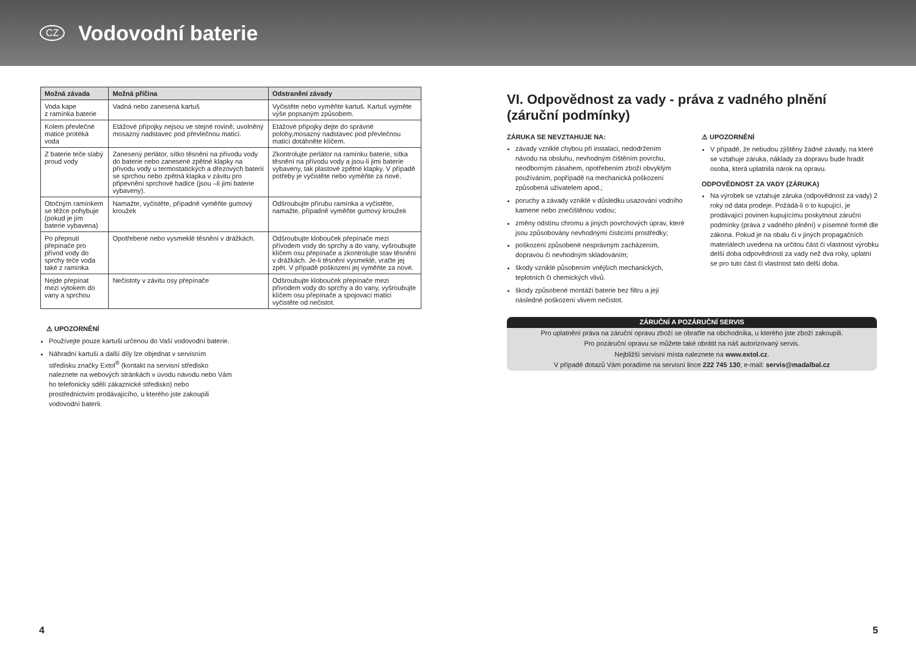CZ
Vodovodní baterie
| Možná závada | Možná příčina | Odstranění závady |
| --- | --- | --- |
| Voda kape z ramínka baterie | Vadná nebo zanesená kartuš | Vyčistěte nebo vyměňte kartuš. Kartuš vyjměte výše popsaným způsobem. |
| Kolem převlečné matice protéká voda | Etážové přípojky nejsou ve stejné rovině, uvolněný mosazný nadstavec pod převlečnou maticí. | Etážové přípojky dejte do správné polohy,mosazný nadstavec pod převlečnou maticí dotáhněte klíčem. |
| Z baterie teče slabý proud vody | Zanesený perlátor, sítko těsnění na přívodu vody do baterie nebo zanesené zpětné klapky na přívodu vody u termostatických a dřezových baterií se sprchou nebo zpětná klapka v závitu pro připevnění sprchové hadice (jsou –li jimi baterie vybaveny). | Zkontrolujte perlátor na ramínku baterie, sítka těsnění na přívodu vody a jsou-li jimi baterie vybaveny, tak plastové zpětné klapky. V případě potřeby je vyčistěte nebo vyměňte za nové. |
| Otočným ramínkem se těžce pohybuje (pokud je jím baterie vybavena) | Namažte, vyčistěte, případně vyměňte gumový kroužek | Odšroubujte přírubu ramínka a vyčistěte, namažte, případně vyměňte gumový kroužek |
| Po přepnutí přepínače pro přívod vody do sprchy teče voda také z ramínka | Opotřebené nebo vysmeklé těsnění v drážkách. | Odšroubujte klobouček přepínače mezi přívodem vody do sprchy a do vany, vyšroubujte klíčem osu přepínače a zkontrolujte stav těsnění v drážkách. Je-li těsnění vysmeklé, vraťte jej zpět. V případě poškození jej vyměňte za nové. |
| Nejde přepínat mezi výtokem do vany a sprchou | Nečistoty v závitu osy přepínače | Odšroubujte klobouček přepínače mezi přívodem vody do sprchy a do vany, vyšroubujte klíčem osu přepínače a spojovací matici vyčistěte od nečistot. |
⚠ UPOZORNĚNÍ
Používejte pouze kartuši určenou do Vaší vodovodní baterie.
Náhradní kartuši a další díly lze objednat v servisním středisku značky Extol<sup>®</sup> (kontakt na servisní středisko naleznete na webových stránkách v úvodu návodu nebo Vám ho telefonicky sdělí zákaznické středisko) nebo prostřednictvím prodávajícího, u kterého jste zakoupili vodovodní baterii.
VI. Odpovědnost za vady - práva z vadného plnění (záruční podmínky)
ZÁRUKA SE NEVZTAHUJE NA:
závady vzniklé chybou při instalaci, nedodržením návodu na obsluhu, nevhodným čištěním povrchu, neodborným zásahem, opotřebením zboží obvyklým používáním, popřípadě na mechanická poškození způsobená uživatelem apod.;
poruchy a závady vzniklé v důsledku usazování vodního kamene nebo znečištěnou vodou;
změny odstínu chromu a jiných povrchových úprav, které jsou způsobovány nevhodnými čisticími prostředky;
poškození způsobené nesprávným zacházením, dopravou či nevhodným skladováním;
škody vzniklé působením vnějších mechanických, teplotních či chemických vlivů.
škody způsobené montáží baterie bez filtru a její následné poškození vlivem nečistot.
⚠ UPOZORNĚNÍ
V případě, že nebudou zjištěny žádné závady, na které se vztahuje záruka, náklady za dopravu bude hradit osoba, která uplatnila nárok na opravu.
ODPOVĚDNOST ZA VADY (ZÁRUKA)
Na výrobek se vztahuje záruka (odpovědnost za vady) 2 roky od data prodeje. Požádá-li o to kupující, je prodávající povinen kupujícímu poskytnout záruční podmínky (práva z vadného plnění) v písemné formě dle zákona. Pokud je na obalu či v jiných propagačních materiálech uvedena na určitou část či vlastnost výrobku delší doba odpovědnosti za vady než dva roky, uplatní se pro tuto část či vlastnost tato delší doba.
ZÁRUČNÍ A POZÁRUČNÍ SERVIS
Pro uplatnění práva na záruční opravu zboží se obraťte na obchodníka, u kterého jste zboží zakoupili.
Pro pozáruční opravu se můžete také obrátit na náš autorizovaný servis.
Nejbližší servisní místa naleznete na www.extol.cz.
V případě dotazů Vám poradíme na servisní lince 222 745 130; e-mail: servis@madalbal.cz
4 5